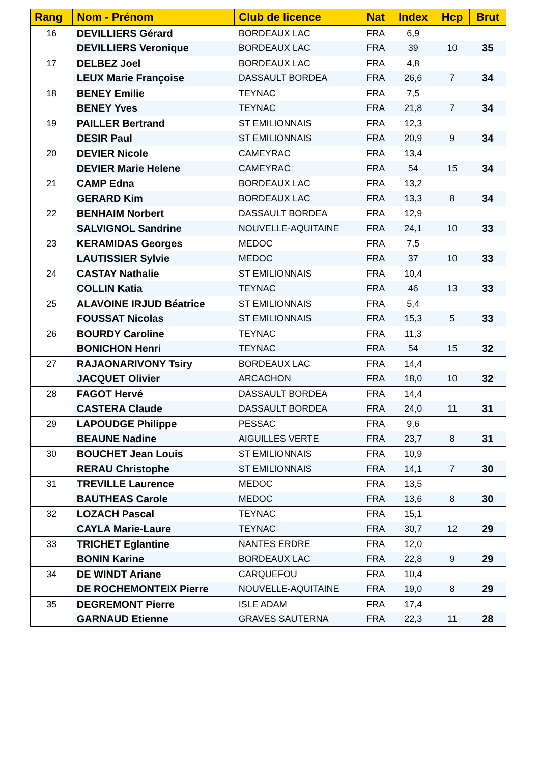| Rang | Nom - Prénom | Club de licence | Nat | Index | Hcp | Brut |
| --- | --- | --- | --- | --- | --- | --- |
| 16 | DEVILLIERS Gérard | BORDEAUX LAC | FRA | 6,9 | | |
| | DEVILLIERS Veronique | BORDEAUX LAC | FRA | 39 | 10 | 35 |
| 17 | DELBEZ Joel | BORDEAUX LAC | FRA | 4,8 | | |
| | LEUX Marie Françoise | DASSAULT BORDEA | FRA | 26,6 | 7 | 34 |
| 18 | BENEY Emilie | TEYNAC | FRA | 7,5 | | |
| | BENEY Yves | TEYNAC | FRA | 21,8 | 7 | 34 |
| 19 | PAILLER Bertrand | ST EMILIONNAIS | FRA | 12,3 | | |
| | DESIR Paul | ST EMILIONNAIS | FRA | 20,9 | 9 | 34 |
| 20 | DEVIER Nicole | CAMEYRAC | FRA | 13,4 | | |
| | DEVIER Marie Helene | CAMEYRAC | FRA | 54 | 15 | 34 |
| 21 | CAMP Edna | BORDEAUX LAC | FRA | 13,2 | | |
| | GERARD Kim | BORDEAUX LAC | FRA | 13,3 | 8 | 34 |
| 22 | BENHAIM Norbert | DASSAULT BORDEA | FRA | 12,9 | | |
| | SALVIGNOL Sandrine | NOUVELLE-AQUITAINE | FRA | 24,1 | 10 | 33 |
| 23 | KERAMIDAS Georges | MEDOC | FRA | 7,5 | | |
| | LAUTISSIER Sylvie | MEDOC | FRA | 37 | 10 | 33 |
| 24 | CASTAY Nathalie | ST EMILIONNAIS | FRA | 10,4 | | |
| | COLLIN Katia | TEYNAC | FRA | 46 | 13 | 33 |
| 25 | ALAVOINE IRJUD Béatrice | ST EMILIONNAIS | FRA | 5,4 | | |
| | FOUSSAT Nicolas | ST EMILIONNAIS | FRA | 15,3 | 5 | 33 |
| 26 | BOURDY Caroline | TEYNAC | FRA | 11,3 | | |
| | BONICHON Henri | TEYNAC | FRA | 54 | 15 | 32 |
| 27 | RAJAONARIVONY Tsiry | BORDEAUX LAC | FRA | 14,4 | | |
| | JACQUET Olivier | ARCACHON | FRA | 18,0 | 10 | 32 |
| 28 | FAGOT Hervé | DASSAULT BORDEA | FRA | 14,4 | | |
| | CASTERA Claude | DASSAULT BORDEA | FRA | 24,0 | 11 | 31 |
| 29 | LAPOUDGE Philippe | PESSAC | FRA | 9,6 | | |
| | BEAUNE Nadine | AIGUILLES VERTE | FRA | 23,7 | 8 | 31 |
| 30 | BOUCHET Jean Louis | ST EMILIONNAIS | FRA | 10,9 | | |
| | RERAU Christophe | ST EMILIONNAIS | FRA | 14,1 | 7 | 30 |
| 31 | TREVILLE Laurence | MEDOC | FRA | 13,5 | | |
| | BAUTHEAS Carole | MEDOC | FRA | 13,6 | 8 | 30 |
| 32 | LOZACH Pascal | TEYNAC | FRA | 15,1 | | |
| | CAYLA Marie-Laure | TEYNAC | FRA | 30,7 | 12 | 29 |
| 33 | TRICHET Eglantine | NANTES ERDRE | FRA | 12,0 | | |
| | BONIN Karine | BORDEAUX LAC | FRA | 22,8 | 9 | 29 |
| 34 | DE WINDT Ariane | CARQUEFOU | FRA | 10,4 | | |
| | DE ROCHEMONTEIX Pierre | NOUVELLE-AQUITAINE | FRA | 19,0 | 8 | 29 |
| 35 | DEGREMONT Pierre | ISLE ADAM | FRA | 17,4 | | |
| | GARNAUD Etienne | GRAVES SAUTERNA | FRA | 22,3 | 11 | 28 |